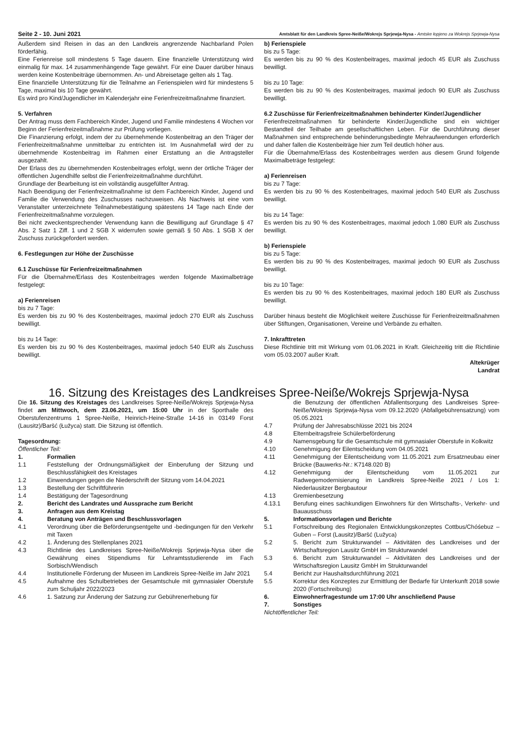Seite 2 - 10. Juni 2021 Amtsblatt für den Landkreis Spree-Neiße/Wokrejs Sprjewja-Nysa - Amtske łopjeno za Wokrejs Sprjewja-Nysa
Außerdem sind Reisen in das an den Landkreis angrenzende Nachbarland Polen förderfähig.
Eine Ferienreise soll mindestens 5 Tage dauern. Eine finanzielle Unterstützung wird einmalig für max. 14 zusammenhängende Tage gewährt. Für eine Dauer darüber hinaus werden keine Kostenbeiträge übernommen. An- und Abreisetage gelten als 1 Tag.
Eine finanzielle Unterstützung für die Teilnahme an Ferienspielen wird für mindestens 5 Tage, maximal bis 10 Tage gewährt.
Es wird pro Kind/Jugendlicher im Kalenderjahr eine Ferienfreizeitmaßnahme finanziert.
5. Verfahren
Der Antrag muss dem Fachbereich Kinder, Jugend und Familie mindestens 4 Wochen vor Beginn der Ferienfreizeitmaßnahme zur Prüfung vorliegen.
Die Finanzierung erfolgt, indem der zu übernehmende Kostenbeitrag an den Träger der Ferienfreizeitmaßnahme unmittelbar zu entrichten ist. Im Ausnahmefall wird der zu übernehmende Kostenbeitrag im Rahmen einer Erstattung an die Antragsteller ausgezahlt.
Der Erlass des zu übernehmenden Kostenbeitrages erfolgt, wenn der örtliche Träger der öffentlichen Jugendhilfe selbst die Ferienfreizeitmaßnahme durchführt.
Grundlage der Bearbeitung ist ein vollständig ausgefüllter Antrag.
Nach Beendigung der Ferienfreizeitmaßnahme ist dem Fachbereich Kinder, Jugend und Familie die Verwendung des Zuschusses nachzuweisen. Als Nachweis ist eine vom Veranstalter unterzeichnete Teilnahmebestätigung spätestens 14 Tage nach Ende der Ferienfreizeitmaßnahme vorzulegen.
Bei nicht zweckentsprechender Verwendung kann die Bewilligung auf Grundlage § 47 Abs. 2 Satz 1 Ziff. 1 und 2 SGB X widerrufen sowie gemäß § 50 Abs. 1 SGB X der Zuschuss zurückgefordert werden.
6. Festlegungen zur Höhe der Zuschüsse
6.1 Zuschüsse für Ferienfreizeitmaßnahmen
Für die Übernahme/Erlass des Kostenbeitrages werden folgende Maximalbeträge festgelegt:
a) Ferienreisen
bis zu 7 Tage:
Es werden bis zu 90 % des Kostenbeitrages, maximal jedoch 270 EUR als Zuschuss bewilligt.
bis zu 14 Tage:
Es werden bis zu 90 % des Kostenbeitrages, maximal jedoch 540 EUR als Zuschuss bewilligt.
b) Ferienspiele
bis zu 5 Tage:
Es werden bis zu 90 % des Kostenbeitrages, maximal jedoch 45 EUR als Zuschuss bewilligt.
bis zu 10 Tage:
Es werden bis zu 90 % des Kostenbeitrages, maximal jedoch 90 EUR als Zuschuss bewilligt.
6.2 Zuschüsse für Ferienfreizeitmaßnahmen behinderter Kinder/Jugendlicher
Ferienfreizeitmaßnahmen für behinderte Kinder/Jugendliche sind ein wichtiger Bestandteil der Teilhabe am gesellschaftlichen Leben. Für die Durchführung dieser Maßnahmen sind entsprechende behinderungsbedingte Mehraufwendungen erforderlich und daher fallen die Kostenbeiträge hier zum Teil deutlich höher aus.
Für die Übernahme/Erlass des Kostenbeitrages werden aus diesem Grund folgende Maximalbeträge festgelegt:
a) Ferienreisen
bis zu 7 Tage:
Es werden bis zu 90 % des Kostenbeitrages, maximal jedoch 540 EUR als Zuschuss bewilligt.
bis zu 14 Tage:
Es werden bis zu 90 % des Kostenbeitrages, maximal jedoch 1.080 EUR als Zuschuss bewilligt.
b) Ferienspiele
bis zu 5 Tage:
Es werden bis zu 90 % des Kostenbeitrages, maximal jedoch 90 EUR als Zuschuss bewilligt.
bis zu 10 Tage:
Es werden bis zu 90 % des Kostenbeitrages, maximal jedoch 180 EUR als Zuschuss bewilligt.
Darüber hinaus besteht die Möglichkeit weitere Zuschüsse für Ferienfreizeitmaßnahmen über Stiftungen, Organisationen, Vereine und Verbände zu erhalten.
7. Inkrafttreten
Diese Richtlinie tritt mit Wirkung vom 01.06.2021 in Kraft. Gleichzeitig tritt die Richtlinie vom 05.03.2007 außer Kraft.
Altekrüger
Landrat
16. Sitzung des Kreistages des Landkreises Spree-Neiße/Wokrejs Sprjewja-Nysa
Die 16. Sitzung des Kreistages des Landkreises Spree-Neiße/Wokrejs Sprjewja-Nysa findet am Mittwoch, dem 23.06.2021, um 15:00 Uhr in der Sporthalle des Oberstufenzentrums 1 Spree-Neiße, Heinrich-Heine-Straße 14-16 in 03149 Forst (Lausitz)/Baršć (Łužyca) statt. Die Sitzung ist öffentlich.
Tagesordnung:
Öffentlicher Teil:
1. Formalien
1.1 Feststellung der Ordnungsmäßigkeit der Einberufung der Sitzung und Beschlussfähigkeit des Kreistages
1.2 Einwendungen gegen die Niederschrift der Sitzung vom 14.04.2021
1.3 Bestellung der Schriftführerin
1.4 Bestätigung der Tagesordnung
2. Bericht des Landrates und Aussprache zum Bericht
3. Anfragen aus dem Kreistag
4. Beratung von Anträgen und Beschlussvorlagen
4.1 Verordnung über die Beförderungsentgelte und -bedingungen für den Verkehr mit Taxen
4.2 1. Änderung des Stellenplanes 2021
4.3 Richtlinie des Landkreises Spree-Neiße/Wokrejs Sprjewja-Nysa über die Gewährung eines Stipendiums für Lehramtsstudierende im Fach Sorbisch/Wendisch
4.4 Institutionelle Förderung der Museen im Landkreis Spree-Neiße im Jahr 2021
4.5 Aufnahme des Schulbetriebes der Gesamtschule mit gymnasialer Oberstufe zum Schuljahr 2022/2023
4.6 1. Satzung zur Änderung der Satzung zur Gebührenerhebung für
die Benutzung der öffentlichen Abfallentsorgung des Landkreises Spree-Neiße/Wokrejs Sprjewja-Nysa vom 09.12.2020 (Abfallgebührensatzung) vom 05.05.2021
4.7 Prüfung der Jahresabschlüsse 2021 bis 2024
4.8 Elternbeitragsfreie Schülerbeförderung
4.9 Namensgebung für die Gesamtschule mit gymnasialer Oberstufe in Kolkwitz
4.10 Genehmigung der Eilentscheidung vom 04.05.2021
4.11 Genehmigung der Eilentscheidung vom 11.05.2021 zum Ersatzneubau einer Brücke (Bauwerks-Nr.: K7148.020 B)
4.12 Genehmigung der Eilentscheidung vom 11.05.2021 zur Radwegemodernisierung im Landkreis Spree-Neiße 2021 / Los 1: Niederlausitzer Bergbautour
4.13 Gremienbesetzung
4.13.1 Berufung eines sachkundigen Einwohners für den Wirtschafts-, Verkehr- und Bauausschuss
5. Informationsvorlagen und Berichte
5.1 Fortschreibung des Regionalen Entwicklungskonzeptes Cottbus/Chóśebuz – Guben – Forst (Lausitz)/Baršć (Lužyca)
5.2 5. Bericht zum Strukturwandel – Aktivitäten des Landkreises und der Wirtschaftsregion Lausitz GmbH im Strukturwandel
5.3 6. Bericht zum Strukturwandel – Aktivitäten des Landkreises und der Wirtschaftsregion Lausitz GmbH im Strukturwandel
5.4 Bericht zur Haushaltsdurchführung 2021
5.5 Korrektur des Konzeptes zur Ermittlung der Bedarfe für Unterkunft 2018 sowie 2020 (Fortschreibung)
6. Einwohnerfragestunde um 17:00 Uhr anschließend Pause
7. Sonstiges
Nichtöffentlicher Teil: